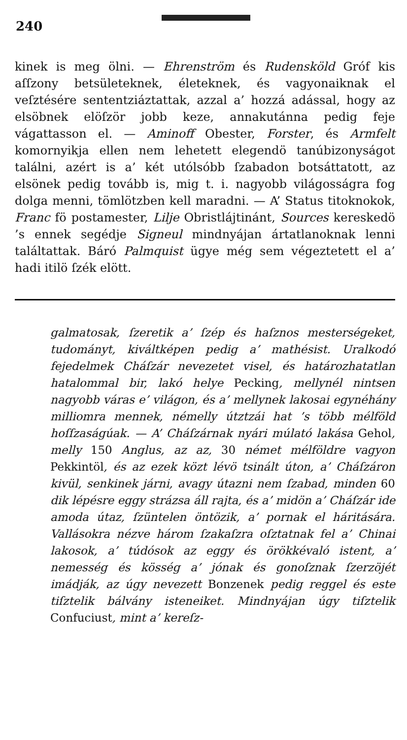240
kinek is meg ölni. — Ehrenström és Rudensköld Gróf kis aſſzony betsületeknek, életeknek, és vagyonaiknak el veſztésére sententziáztattak, azzal a’ hozzá adással, hogy az elsöbnek elöſzör jobb keze, annakutánna pedig feje vágattasson el. — Aminoff Obester, Forster, és Armfelt komornyikja ellen nem lehetett elegendö tanúbizonyságot találni, azért is a’ két utólsóbb ſzabadon botsáttatott, az elsönek pedig tovább is, mig t. i. nagyobb világosságra fog dolga menni, tömlötzben kell maradni. — A’ Status titoknokok, Franc fö postamester, Lilje Obristlájtinánt, Sources kereskedö ’s ennek segédje Signeul mindnyájan ártatlanoknak lenni találtattak. Báró Palmquist ügye még sem végeztetett el a’ hadi itilö ſzék elött.
galmatosak, ſzeretik a’ ſzép és haſznos mesterségeket, tudományt, kiváltképen pedig a’ mathésist. Uralkodó fejedelmek Cháſzár nevezetet visel, és határozhatatlan hatalommal bir, lakó helye Pecking, mellynél nintsen nagyobb váras e’ világon, és a’ mellynek lakosai egynéhány milliomra mennek, némelly útztzái hat ’s több mélföld hoſſzaságúak. — A’ Cháſzárnak nyári múlató lakása Gehol, melly 150 Anglus, az az, 30 német mélföldre vagyon Pekkintöl, és az ezek közt lévö tsinált úton, a’ Cháſzáron kivül, senkinek járni, avagy útazni nem ſzabad, minden 60 dik lépésre eggy strázsa áll rajta, és a’ midön a’ Cháſzár ide amoda útaz, ſzüntelen öntözik, a’ pornak el háritására. Vallásokra nézve három ſzakaſzra oſztatnak fel a’ Chinai lakosok, a’ túdósok az eggy és örökkévaló istent, a’ nemesség és kösség a’ jónak és gonoſznak ſzerzöjét imádják, az úgy nevezett Bonzenek pedig reggel és este tiſztelik bálvány isteneiket. Mindnyájan úgy tiſztelik Confuciust, mint a’ kereſz-